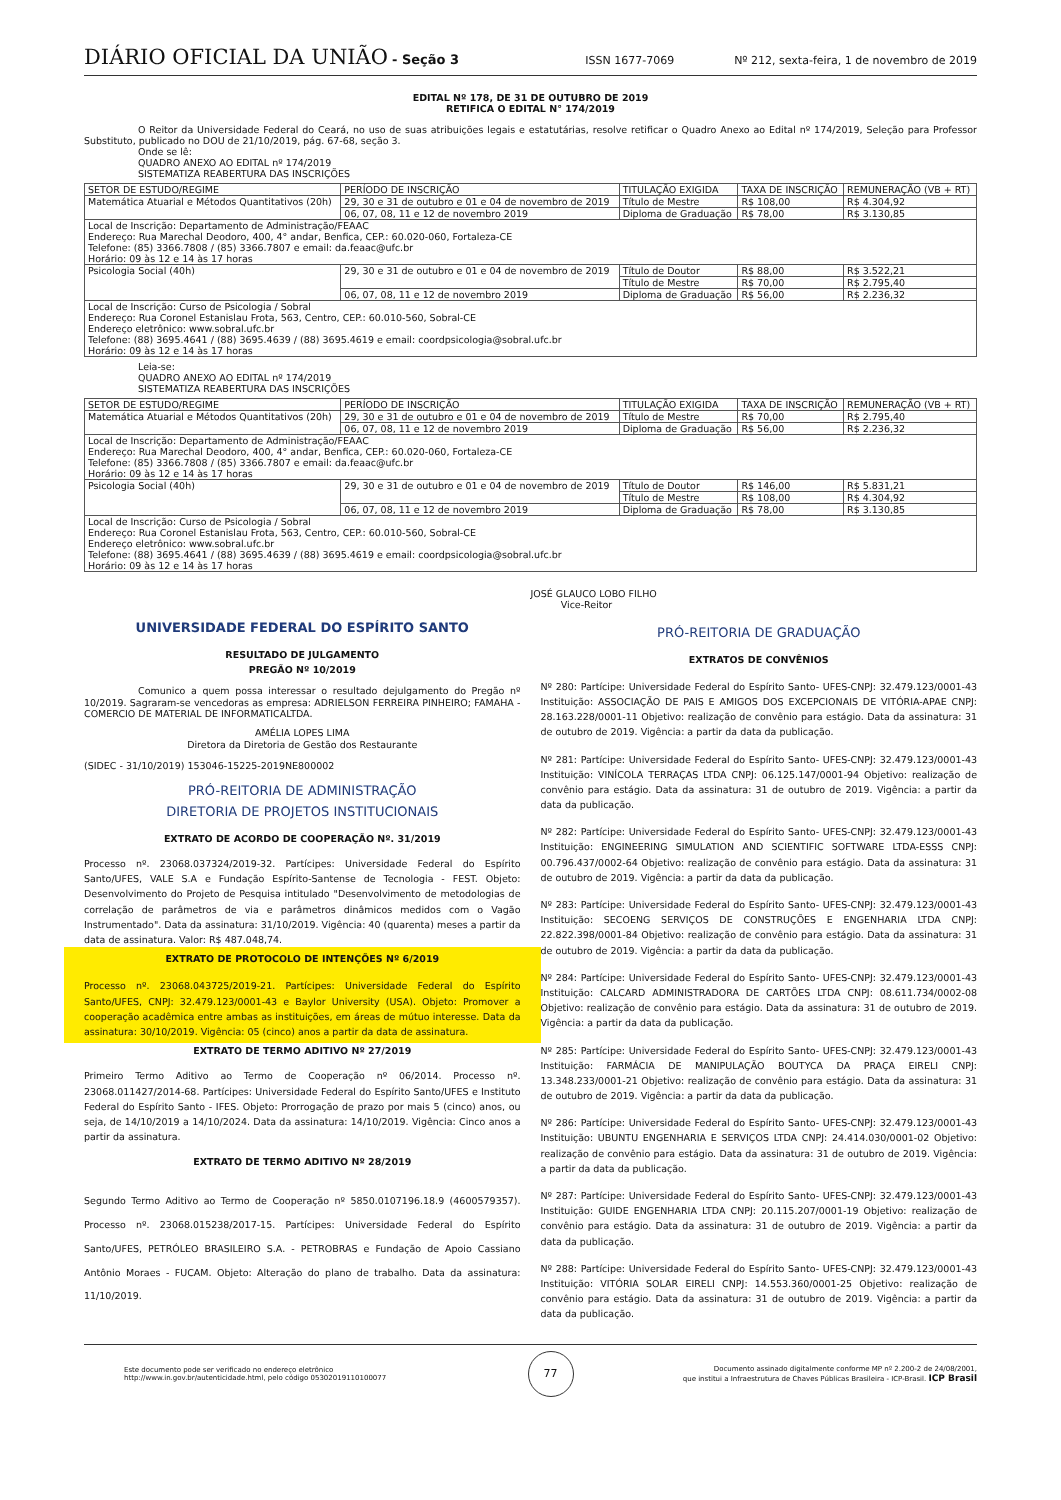DIÁRIO OFICIAL DA UNIÃO - Seção 3 ISSN 1677-7069 Nº 212, sexta-feira, 1 de novembro de 2019
EDITAL Nº 178, DE 31 DE OUTUBRO DE 2019
RETIFICA O EDITAL N° 174/2019
O Reitor da Universidade Federal do Ceará, no uso de suas atribuições legais e estatutárias, resolve retificar o Quadro Anexo ao Edital nº 174/2019, Seleção para Professor Substituto, publicado no DOU de 21/10/2019, pág. 67-68, seção 3.
Onde se lê:
QUADRO ANEXO AO EDITAL nº 174/2019
SISTEMATIZA REABERTURA DAS INSCRIÇÕES
| SETOR DE ESTUDO/REGIME | PERÍODO DE INSCRIÇÃO | TITULAÇÃO EXIGIDA | TAXA DE INSCRIÇÃO | REMUNERAÇÃO (VB + RT) |
| --- | --- | --- | --- | --- |
| Matemática Atuarial e Métodos Quantitativos (20h) | 29, 30 e 31 de outubro e 01 e 04 de novembro de 2019 | Título de Mestre | R$ 108,00 | R$ 4.304,92 |
| | 06, 07, 08, 11 e 12 de novembro 2019 | Diploma de Graduação | R$ 78,00 | R$ 3.130,85 |
| Local de Inscrição: Departamento de Administração/FEAAC Endereço: Rua Marechal Deodoro, 400, 4° andar, Benfica, CEP.: 60.020-060, Fortaleza-CE Telefone: (85) 3366.7808 / (85) 3366.7807 e email: da.feaac@ufc.br Horário: 09 às 12 e 14 às 17 horas | | | | |
| Psicologia Social (40h) | 29, 30 e 31 de outubro e 01 e 04 de novembro de 2019 | Título de Doutor | R$ 88,00 | R$ 3.522,21 |
| | | Título de Mestre | R$ 70,00 | R$ 2.795,40 |
| | 06, 07, 08, 11 e 12 de novembro 2019 | Diploma de Graduação | R$ 56,00 | R$ 2.236,32 |
| Local de Inscrição: Curso de Psicologia / Sobral Endereço: Rua Coronel Estanislau Frota, 563, Centro, CEP.: 60.010-560, Sobral-CE Endereço eletrônico: www.sobral.ufc.br Telefone: (88) 3695.4641 / (88) 3695.4639 / (88) 3695.4619 e email: coordpsicologia@sobral.ufc.br Horário: 09 às 12 e 14 às 17 horas | | | | |
Leia-se:
QUADRO ANEXO AO EDITAL nº 174/2019
SISTEMATIZA REABERTURA DAS INSCRIÇÕES
| SETOR DE ESTUDO/REGIME | PERÍODO DE INSCRIÇÃO | TITULAÇÃO EXIGIDA | TAXA DE INSCRIÇÃO | REMUNERAÇÃO (VB + RT) |
| --- | --- | --- | --- | --- |
| Matemática Atuarial e Métodos Quantitativos (20h) | 29, 30 e 31 de outubro e 01 e 04 de novembro de 2019 | Título de Mestre | R$ 70,00 | R$ 2.795,40 |
| | 06, 07, 08, 11 e 12 de novembro 2019 | Diploma de Graduação | R$ 56,00 | R$ 2.236,32 |
| Local de Inscrição: Departamento de Administração/FEAAC Endereço: Rua Marechal Deodoro, 400, 4° andar, Benfica, CEP.: 60.020-060, Fortaleza-CE Telefone: (85) 3366.7808 / (85) 3366.7807 e email: da.feaac@ufc.br Horário: 09 às 12 e 14 às 17 horas | | | | |
| Psicologia Social (40h) | 29, 30 e 31 de outubro e 01 e 04 de novembro de 2019 | Título de Doutor | R$ 146,00 | R$ 5.831,21 |
| | | Título de Mestre | R$ 108,00 | R$ 4.304,92 |
| | 06, 07, 08, 11 e 12 de novembro 2019 | Diploma de Graduação | R$ 78,00 | R$ 3.130,85 |
| Local de Inscrição: Curso de Psicologia / Sobral Endereço: Rua Coronel Estanislau Frota, 563, Centro, CEP.: 60.010-560, Sobral-CE Endereço eletrônico: www.sobral.ufc.br Telefone: (88) 3695.4641 / (88) 3695.4639 / (88) 3695.4619 e email: coordpsicologia@sobral.ufc.br Horário: 09 às 12 e 14 às 17 horas | | | | |
UNIVERSIDADE FEDERAL DO ESPÍRITO SANTO
RESULTADO DE JULGAMENTO
PREGÃO Nº 10/2019
Comunico a quem possa interessar o resultado dejulgamento do Pregão nº 10/2019. Sagraram-se vencedoras as empresa: ADRIELSON FERREIRA PINHEIRO; FAMAHA - COMERCIO DE MATERIAL DE INFORMATICALTDA.
AMÉLIA LOPES LIMA
Diretora da Diretoria de Gestão dos Restaurante
(SIDEC - 31/10/2019) 153046-15225-2019NE800002
PRÓ-REITORIA DE ADMINISTRAÇÃO
DIRETORIA DE PROJETOS INSTITUCIONAIS
EXTRATO DE ACORDO DE COOPERAÇÃO Nº. 31/2019
Processo nº. 23068.037324/2019-32. Partícipes: Universidade Federal do Espírito Santo/UFES, VALE S.A e Fundação Espírito-Santense de Tecnologia - FEST. Objeto: Desenvolvimento do Projeto de Pesquisa intitulado "Desenvolvimento de metodologias de correlação de parâmetros de via e parâmetros dinâmicos medidos com o Vagão Instrumentado". Data da assinatura: 31/10/2019. Vigência: 40 (quarenta) meses a partir da data de assinatura. Valor: R$ 487.048,74.
EXTRATO DE PROTOCOLO DE INTENÇÕES Nº 6/2019
Processo nº. 23068.043725/2019-21. Partícipes: Universidade Federal do Espírito Santo/UFES, CNPJ: 32.479.123/0001-43 e Baylor University (USA). Objeto: Promover a cooperação acadêmica entre ambas as instituições, em áreas de mútuo interesse. Data da assinatura: 30/10/2019. Vigência: 05 (cinco) anos a partir da data de assinatura.
EXTRATO DE TERMO ADITIVO Nº 27/2019
Primeiro Termo Aditivo ao Termo de Cooperação nº 06/2014. Processo nº. 23068.011427/2014-68. Partícipes: Universidade Federal do Espírito Santo/UFES e Instituto Federal do Espírito Santo - IFES. Objeto: Prorrogação de prazo por mais 5 (cinco) anos, ou seja, de 14/10/2019 a 14/10/2024. Data da assinatura: 14/10/2019. Vigência: Cinco anos a partir da assinatura.
EXTRATO DE TERMO ADITIVO Nº 28/2019
Segundo Termo Aditivo ao Termo de Cooperação nº 5850.0107196.18.9 (4600579357). Processo nº. 23068.015238/2017-15. Partícipes: Universidade Federal do Espírito Santo/UFES, PETRÓLEO BRASILEIRO S.A. - PETROBRAS e Fundação de Apoio Cassiano Antônio Moraes - FUCAM. Objeto: Alteração do plano de trabalho. Data da assinatura: 11/10/2019.
JOSÉ GLAUCO LOBO FILHO
Vice-Reitor
PRÓ-REITORIA DE GRADUAÇÃO
EXTRATOS DE CONVÊNIOS
Nº 280: Partícipe: Universidade Federal do Espírito Santo- UFES-CNPJ: 32.479.123/0001-43 Instituição: ASSOCIAÇÃO DE PAIS E AMIGOS DOS EXCEPCIONAIS DE VITÓRIA-APAE CNPJ: 28.163.228/0001-11 Objetivo: realização de convênio para estágio. Data da assinatura: 31 de outubro de 2019. Vigência: a partir da data da publicação.
Nº 281: Partícipe: Universidade Federal do Espírito Santo- UFES-CNPJ: 32.479.123/0001-43 Instituição: VINÍCOLA TERRAÇAS LTDA CNPJ: 06.125.147/0001-94 Objetivo: realização de convênio para estágio. Data da assinatura: 31 de outubro de 2019. Vigência: a partir da data da publicação.
Nº 282: Partícipe: Universidade Federal do Espírito Santo- UFES-CNPJ: 32.479.123/0001-43 Instituição: ENGINEERING SIMULATION AND SCIENTIFIC SOFTWARE LTDA-ESSS CNPJ: 00.796.437/0002-64 Objetivo: realização de convênio para estágio. Data da assinatura: 31 de outubro de 2019. Vigência: a partir da data da publicação.
Nº 283: Partícipe: Universidade Federal do Espírito Santo- UFES-CNPJ: 32.479.123/0001-43 Instituição: SECOENG SERVIÇOS DE CONSTRUÇÕES E ENGENHARIA LTDA CNPJ: 22.822.398/0001-84 Objetivo: realização de convênio para estágio. Data da assinatura: 31 de outubro de 2019. Vigência: a partir da data da publicação.
Nº 284: Partícipe: Universidade Federal do Espírito Santo- UFES-CNPJ: 32.479.123/0001-43 Instituição: CALCARD ADMINISTRADORA DE CARTÕES LTDA CNPJ: 08.611.734/0002-08 Objetivo: realização de convênio para estágio. Data da assinatura: 31 de outubro de 2019. Vigência: a partir da data da publicação.
Nº 285: Partícipe: Universidade Federal do Espírito Santo- UFES-CNPJ: 32.479.123/0001-43 Instituição: FARMÁCIA DE MANIPULAÇÃO BOUTYCA DA PRAÇA EIRELI CNPJ: 13.348.233/0001-21 Objetivo: realização de convênio para estágio. Data da assinatura: 31 de outubro de 2019. Vigência: a partir da data da publicação.
Nº 286: Partícipe: Universidade Federal do Espírito Santo- UFES-CNPJ: 32.479.123/0001-43 Instituição: UBUNTU ENGENHARIA E SERVIÇOS LTDA CNPJ: 24.414.030/0001-02 Objetivo: realização de convênio para estágio. Data da assinatura: 31 de outubro de 2019. Vigência: a partir da data da publicação.
Nº 287: Partícipe: Universidade Federal do Espírito Santo- UFES-CNPJ: 32.479.123/0001-43 Instituição: GUIDE ENGENHARIA LTDA CNPJ: 20.115.207/0001-19 Objetivo: realização de convênio para estágio. Data da assinatura: 31 de outubro de 2019. Vigência: a partir da data da publicação.
Nº 288: Partícipe: Universidade Federal do Espírito Santo- UFES-CNPJ: 32.479.123/0001-43 Instituição: VITÓRIA SOLAR EIRELI CNPJ: 14.553.360/0001-25 Objetivo: realização de convênio para estágio. Data da assinatura: 31 de outubro de 2019. Vigência: a partir da data da publicação.
Este documento pode ser verificado no endereço eletrônico
http://www.in.gov.br/autenticidade.html, pelo código 05302019110100077
77
Documento assinado digitalmente conforme MP nº 2.200-2 de 24/08/2001,
que institui a Infraestrutura de Chaves Públicas Brasileira - ICP-Brasil. ICP Brasil